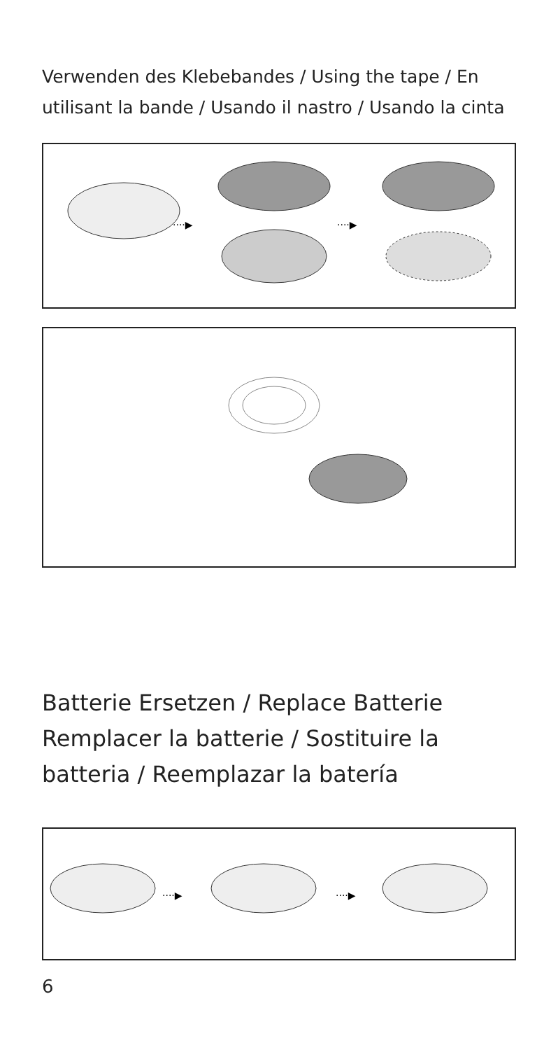Verwenden des Klebebandes / Using the tape / En utilisant la bande / Usando il nastro / Usando la cinta
····▶
····▶
Batterie Ersetzen / Replace Batterie Remplacer la batterie / Sostituire la batteria / Reemplazar la batería
····▶
····▶
6